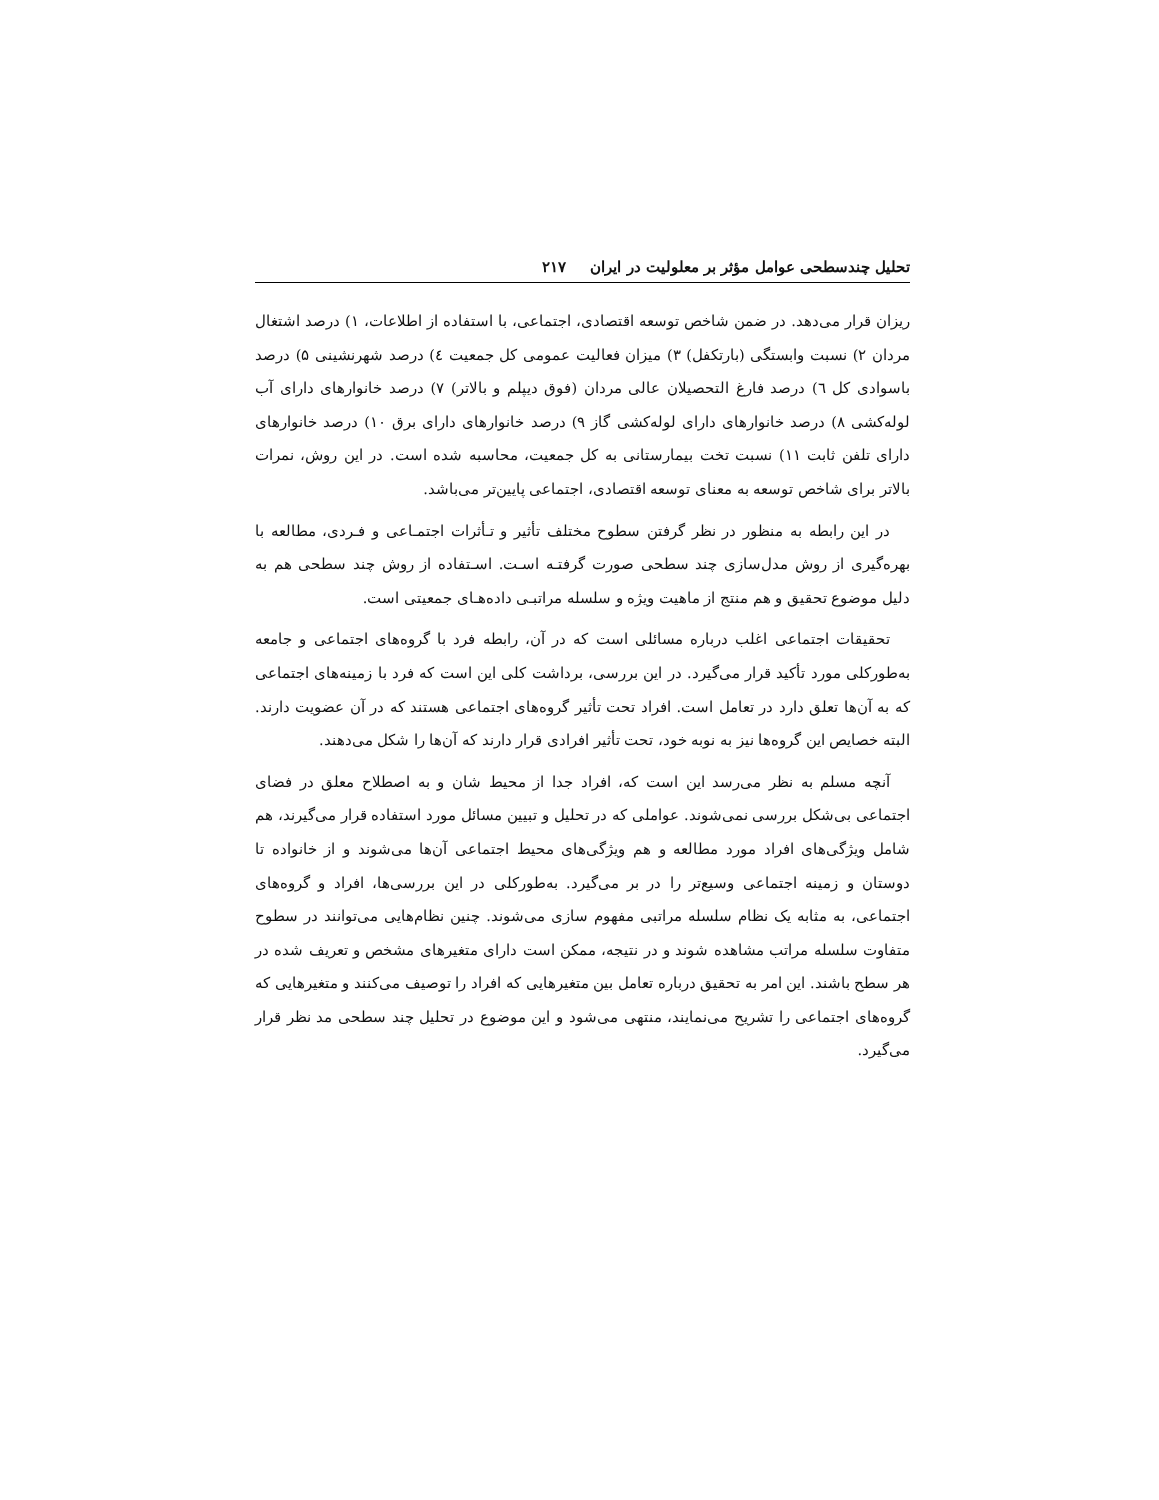تحلیل چندسطحی عوامل مؤثر بر معلولیت در ایران ۲۱۷
ریزان قرار می‌دهد. در ضمن شاخص توسعه اقتصادی، اجتماعی، با استفاده از اطلاعات، ۱) درصد اشتغال مردان ۲) نسبت وابستگی (بارتکفل) ۳) میزان فعالیت عمومی کل جمعیت ٤) درصد شهرنشینی ۵) درصد باسوادی کل ٦) درصد فارغ التحصیلان عالی مردان (فوق دیپلم و بالاتر) ۷) درصد خانوارهای دارای آب لوله‌کشی ۸) درصد خانوارهای دارای لوله‌کشی گاز ۹) درصد خانوارهای دارای برق ۱۰) درصد خانوارهای دارای تلفن ثابت ۱۱) نسبت تخت بیمارستانی به کل جمعیت، محاسبه شده است. در این روش، نمرات بالاتر برای شاخص توسعه به معنای توسعه اقتصادی، اجتماعی پایین‌تر می‌باشد.
در این رابطه به منظور در نظر گرفتن سطوح مختلف تأثیر و تـأثرات اجتمـاعی و فـردی، مطالعه با بهره‌گیری از روش مدل‌سازی چند سطحی صورت گرفتـه اسـت. اسـتفاده از روش چند سطحی هم به دلیل موضوع تحقیق و هم منتج از ماهیت ویژه و سلسله مراتبـی داده‌هـای جمعیتی است.
تحقیقات اجتماعی اغلب درباره مسائلی است که در آن، رابطه فرد با گروه‌های اجتماعی و جامعه به‌طورکلی مورد تأکید قرار می‌گیرد. در این بررسی، برداشت کلی این است که فرد با زمینه‌های اجتماعی که به آن‌ها تعلق دارد در تعامل است. افراد تحت تأثیر گروه‌های اجتماعی هستند که در آن عضویت دارند. البته خصایص این گروه‌ها نیز به نوبه خود، تحت تأثیر افرادی قرار دارند که آن‌ها را شکل می‌دهند.
آنچه مسلم به نظر می‌رسد این است که، افراد جدا از محیط شان و به اصطلاح معلق در فضای اجتماعی بی‌شکل بررسی نمی‌شوند. عواملی که در تحلیل و تبیین مسائل مورد استفاده قرار می‌گیرند، هم شامل ویژگی‌های افراد مورد مطالعه و هم ویژگی‌های محیط اجتماعی آن‌ها می‌شوند و از خانواده تا دوستان و زمینه اجتماعی وسیع‌تر را در بر می‌گیرد. به‌طورکلی در این بررسی‌ها، افراد و گروه‌های اجتماعی، به مثابه یک نظام سلسله مراتبی مفهوم سازی می‌شوند. چنین نظام‌هایی می‌توانند در سطوح متفاوت سلسله مراتب مشاهده شوند و در نتیجه، ممکن است دارای متغیرهای مشخص و تعریف شده در هر سطح باشند. این امر به تحقیق درباره تعامل بین متغیرهایی که افراد را توصیف می‌کنند و متغیرهایی که گروه‌های اجتماعی را تشریح می‌نمایند، منتهی می‌شود و این موضوع در تحلیل چند سطحی مد نظر قرار می‌گیرد.